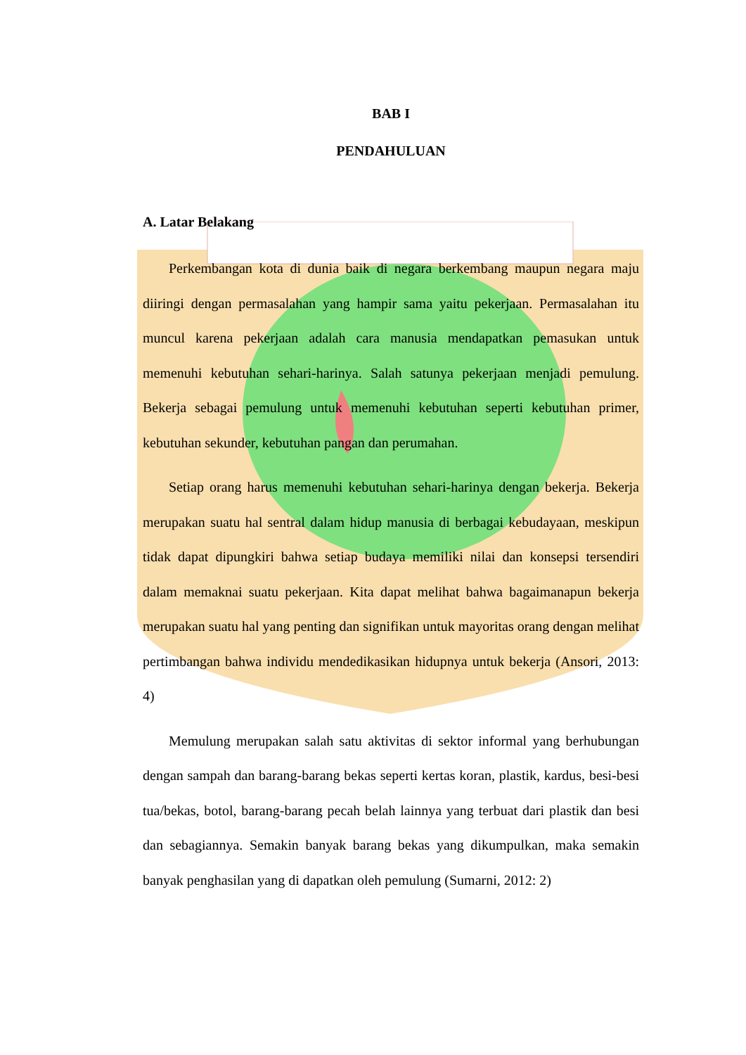BAB I
PENDAHULUAN
A. Latar Belakang
Perkembangan kota di dunia baik di negara berkembang maupun negara maju diiringi dengan permasalahan yang hampir sama yaitu pekerjaan. Permasalahan itu muncul karena pekerjaan adalah cara manusia mendapatkan pemasukan untuk memenuhi kebutuhan sehari-harinya. Salah satunya pekerjaan menjadi pemulung. Bekerja sebagai pemulung untuk memenuhi kebutuhan seperti kebutuhan primer, kebutuhan sekunder, kebutuhan pangan dan perumahan.
Setiap orang harus memenuhi kebutuhan sehari-harinya dengan bekerja. Bekerja merupakan suatu hal sentral dalam hidup manusia di berbagai kebudayaan, meskipun tidak dapat dipungkiri bahwa setiap budaya memiliki nilai dan konsepsi tersendiri dalam memaknai suatu pekerjaan. Kita dapat melihat bahwa bagaimanapun bekerja merupakan suatu hal yang penting dan signifikan untuk mayoritas orang dengan melihat pertimbangan bahwa individu mendedikasikan hidupnya untuk bekerja (Ansori, 2013: 4)
Memulung merupakan salah satu aktivitas di sektor informal yang berhubungan dengan sampah dan barang-barang bekas seperti kertas koran, plastik, kardus, besi-besi tua/bekas, botol, barang-barang pecah belah lainnya yang terbuat dari plastik dan besi dan sebagiannya. Semakin banyak barang bekas yang dikumpulkan, maka semakin banyak penghasilan yang di dapatkan oleh pemulung (Sumarni, 2012: 2)